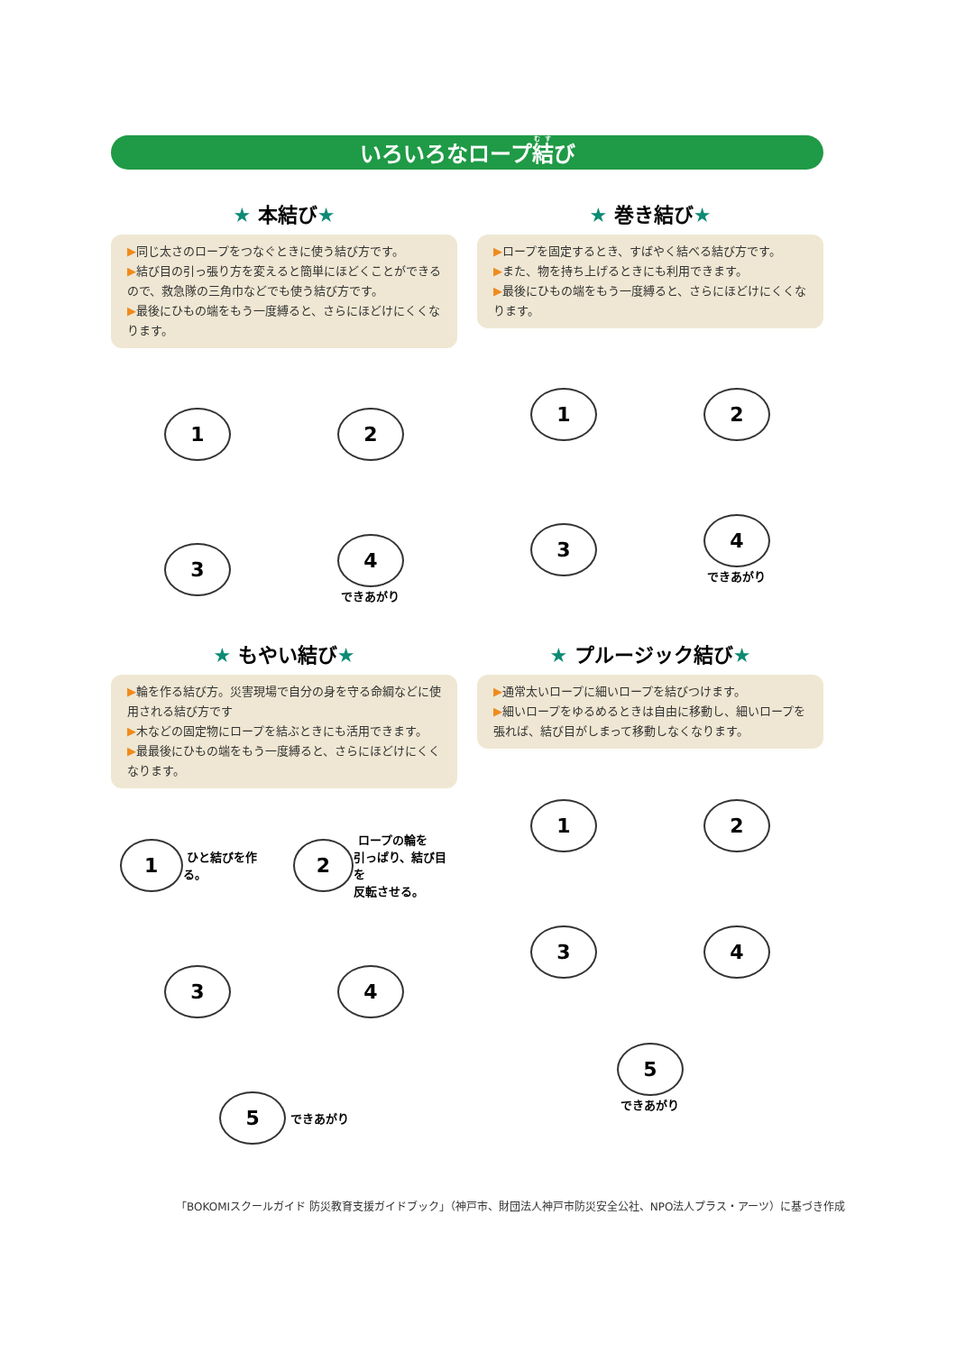いろいろなロープ結び
★ 本結び★
▶同じ太さのロープをつなぐときに使う結び方です。
▶結び目の引っ張り方を変えると簡単にほどくことができるので、救急隊の三角巾などでも使う結び方です。
▶最後にひもの端をもう一度縛ると、さらにほどけにくくなります。
1
2
3
4
できあがり
★ 巻き結び★
▶ロープを固定するとき、すばやく結べる結び方です。
▶また、物を持ち上げるときにも利用できます。
▶最後にひもの端をもう一度縛ると、さらにほどけにくくなります。
1
2
3
4
できあがり
★ もやい結び★
▶輪を作る結び方。災害現場で自分の身を守る命綱などに使用される結び方です
▶木などの固定物にロープを結ぶときにも活用できます。
▶最最後にひもの端をもう一度縛ると、さらにほどけにくくなります。
1 ひと結びを作る。
2 ロープの輪を
引っぱり、結び目を
反転させる。
3
4
5 できあがり
★ プルージック結び★
▶通常太いロープに細いロープを結びつけます。
▶細いロープをゆるめるときは自由に移動し、細いロープを張れば、結び目がしまって移動しなくなります。
1
2
3
4
5
できあがり
「BOKOMIスクールガイド 防災教育支援ガイドブック」（神戸市、財団法人神戸市防災安全公社、NPO法人プラス・アーツ）に基づき作成